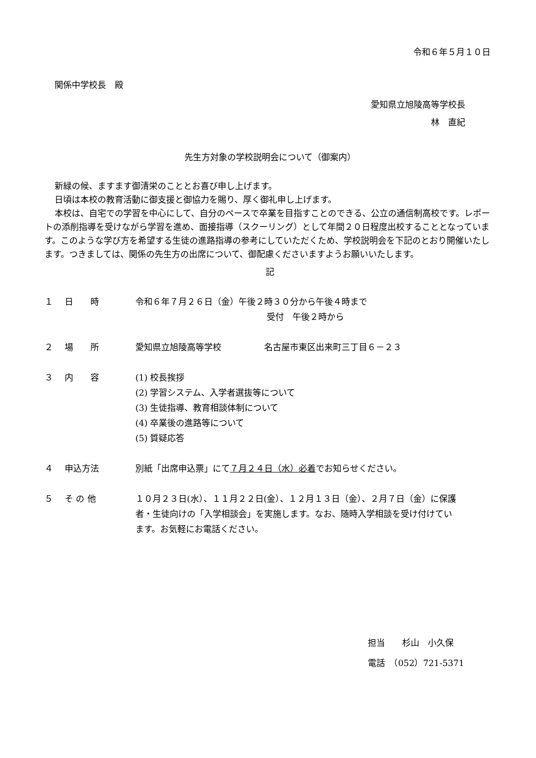令和６年５月１０日
関係中学校長　殿
愛知県立旭陵高等学校長
林　直紀
先生方対象の学校説明会について（御案内）
新緑の候、ますます御清栄のこととお喜び申し上げます。
日頃は本校の教育活動に御支援と御協力を賜り、厚く御礼申し上げます。
本校は、自宅での学習を中心にして、自分のペースで卒業を目指すことのできる、公立の通信制高校です。レポートの添削指導を受けながら学習を進め、面接指導（スクーリング）として年間２０日程度出校することとなっています。このような学び方を希望する生徒の進路指導の参考にしていただくため、学校説明会を下記のとおり開催いたします。つきましては、関係の先生方の出席について、御配慮くださいますようお願いいたします。
記
| １ | 日 時 | 令和６年７月２６日（金）午後２時３０分から午後４時まで 受付 午後２時から |
| ２ | 場 所 | 愛知県立旭陵高等学校 名古屋市東区出来町三丁目６－２３ |
| ３ | 内 容 | (1) 校長挨拶 (2) 学習システム、入学者選抜等について (3) 生徒指導、教育相談体制について (4) 卒業後の進路等について (5) 質疑応答 |
| ４ | 申込方法 | 別紙「出席申込票」にて ７月２４日（水）必着 でお知らせください。 |
| ５ | そ の 他 | １０月２３日(水）、１１月２２日(金）、１２月１３日（金）、２月７日（金）に保護者・生徒向けの「入学相談会」を実施します。なお、随時入学相談を受け付けています。お気軽にお電話ください。 |
担当　　杉山　小久保
電話　（052）721-5371